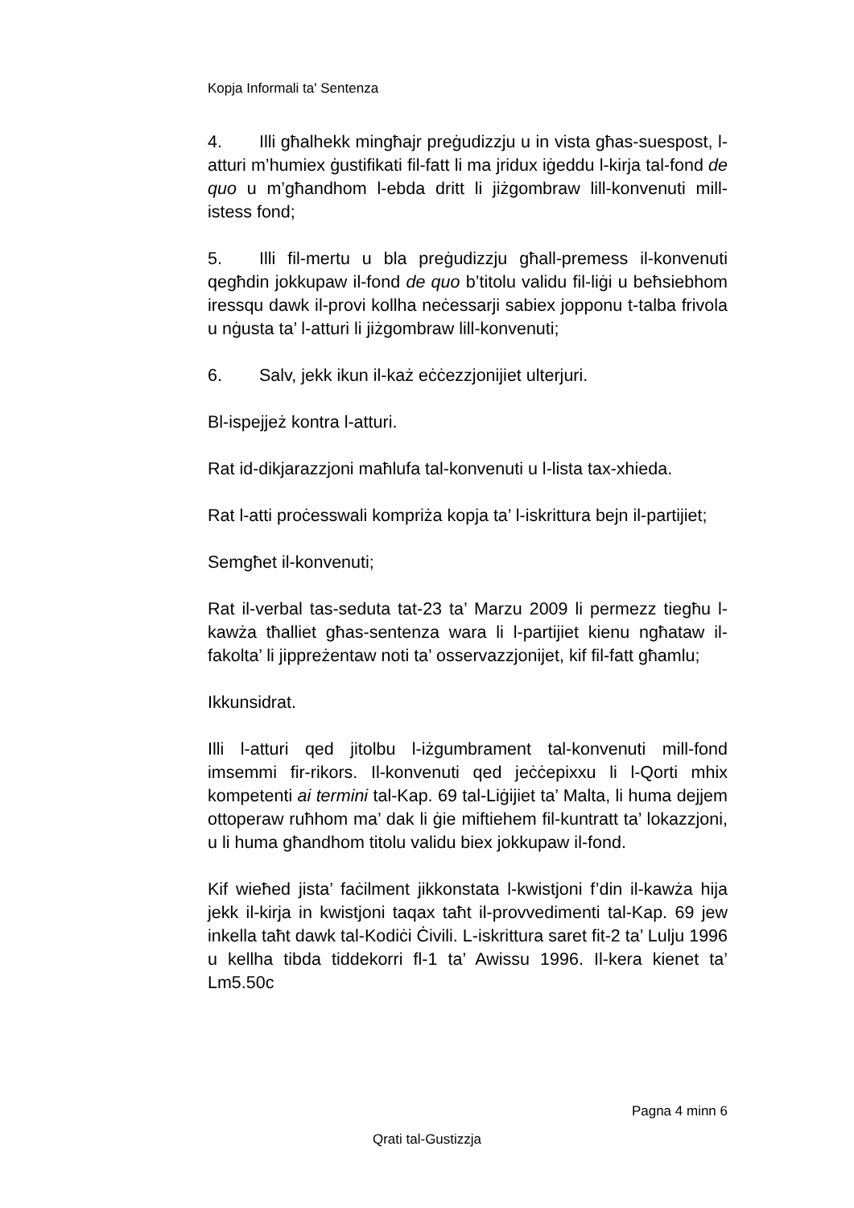Kopja Informali ta' Sentenza
4. Illi għalhekk mingħajr preġudizzju u in vista għas-suespost, l-atturi m’humiex ġustifikati fil-fatt li ma jridux iġeddu l-kirja tal-fond de quo u m’għandhom l-ebda dritt li jiżgombraw lill-konvenuti mill-istess fond;
5. Illi fil-mertu u bla preġudizzju għall-premess il-konvenuti qegħdin jokkupaw il-fond de quo b’titolu validu fil-liġi u beħsiebhom iressqu dawk il-provi kollha neċessarji sabiex jopponu t-talba frivola u nġusta ta’ l-atturi li jiżgombraw lill-konvenuti;
6. Salv, jekk ikun il-każ eċċezzjonijiet ulterjuri.
Bl-ispejjeż kontra l-atturi.
Rat id-dikjarazzjoni maħlufa tal-konvenuti u l-lista tax-xhieda.
Rat l-atti proċesswali kompriża kopja ta’ l-iskrittura bejn il-partijiet;
Semgħet il-konvenuti;
Rat il-verbal tas-seduta tat-23 ta’ Marzu 2009 li permezz tiegħu l-kawża tħalliet għas-sentenza wara li l-partijiet kienu ngħataw il-fakolta’ li jippreżentaw noti ta’ osservazzjonijet, kif fil-fatt għamlu;
Ikkunsidrat.
Illi l-atturi qed jitolbu l-iżgumbrament tal-konvenuti mill-fond imsemmi fir-rikors. Il-konvenuti qed jeċċepixxu li l-Qorti mhix kompetenti ai termini tal-Kap. 69 tal-Liġijiet ta’ Malta, li huma dejjem ottoperaw ruħhom ma’ dak li ġie miftiehem fil-kuntratt ta’ lokazzjoni, u li huma għandhom titolu validu biex jokkupaw il-fond.
Kif wieħed jista’ faċilment jikkonstata l-kwistjoni f’din il-kawża hija jekk il-kirja in kwistjoni taqax taħt il-provvedimenti tal-Kap. 69 jew inkella taħt dawk tal-Kodiċi Ċivili. L-iskrittura saret fit-2 ta’ Lulju 1996 u kellha tibda tiddekorri fl-1 ta’ Awissu 1996. Il-kera kienet ta’ Lm5.50c
Pagna 4 minn 6
Qrati tal-Gustizzja